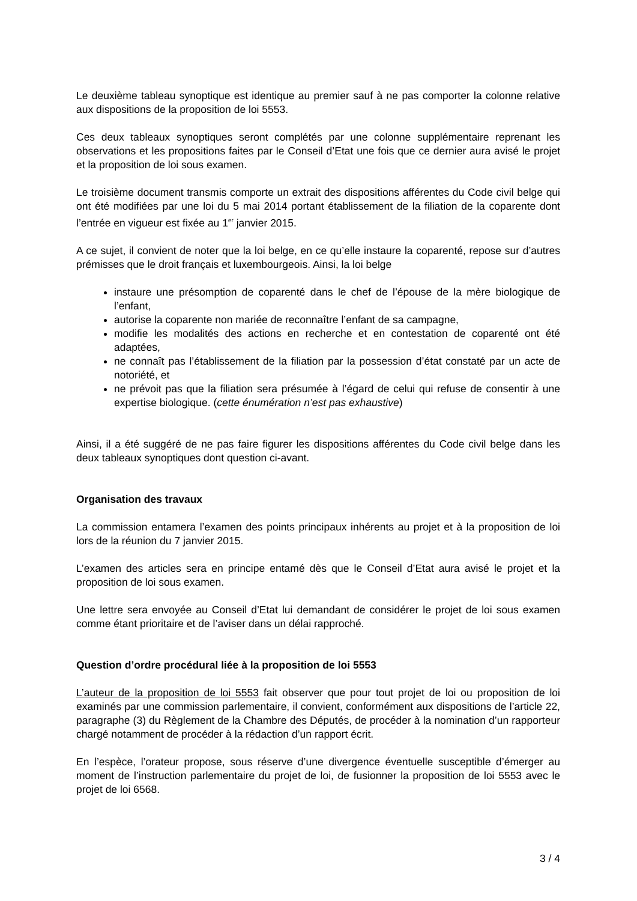Le deuxième tableau synoptique est identique au premier sauf à ne pas comporter la colonne relative aux dispositions de la proposition de loi 5553.
Ces deux tableaux synoptiques seront complétés par une colonne supplémentaire reprenant les observations et les propositions faites par le Conseil d’Etat une fois que ce dernier aura avisé le projet et la proposition de loi sous examen.
Le troisième document transmis comporte un extrait des dispositions afférentes du Code civil belge qui ont été modifiées par une loi du 5 mai 2014 portant établissement de la filiation de la coparente dont l’entrée en vigueur est fixée au 1<sup>er</sup> janvier 2015.
A ce sujet, il convient de noter que la loi belge, en ce qu’elle instaure la coparenté, repose sur d’autres prémisses que le droit français et luxembourgeois. Ainsi, la loi belge
instaure une présomption de coparenté dans le chef de l’épouse de la mère biologique de l’enfant,
autorise la coparente non mariée de reconnaître l’enfant de sa campagne,
modifie les modalités des actions en recherche et en contestation de coparenté ont été adaptées,
ne connaît pas l’établissement de la filiation par la possession d’état constaté par un acte de notoriété, et
ne prévoit pas que la filiation sera présumée à l’égard de celui qui refuse de consentir à une expertise biologique. (cette énumération n’est pas exhaustive)
Ainsi, il a été suggéré de ne pas faire figurer les dispositions afférentes du Code civil belge dans les deux tableaux synoptiques dont question ci-avant.
Organisation des travaux
La commission entamera l’examen des points principaux inhérents au projet et à la proposition de loi lors de la réunion du 7 janvier 2015.
L’examen des articles sera en principe entamé dès que le Conseil d’Etat aura avisé le projet et la proposition de loi sous examen.
Une lettre sera envoyée au Conseil d’Etat lui demandant de considérer le projet de loi sous examen comme étant prioritaire et de l’aviser dans un délai rapproché.
Question d’ordre procédural liée à la proposition de loi 5553
L’auteur de la proposition de loi 5553 fait observer que pour tout projet de loi ou proposition de loi examinés par une commission parlementaire, il convient, conformément aux dispositions de l’article 22, paragraphe (3) du Règlement de la Chambre des Députés, de procéder à la nomination d’un rapporteur chargé notamment de procéder à la rédaction d’un rapport écrit.
En l’espèce, l’orateur propose, sous réserve d’une divergence éventuelle susceptible d’émerger au moment de l’instruction parlementaire du projet de loi, de fusionner la proposition de loi 5553 avec le projet de loi 6568.
3 / 4